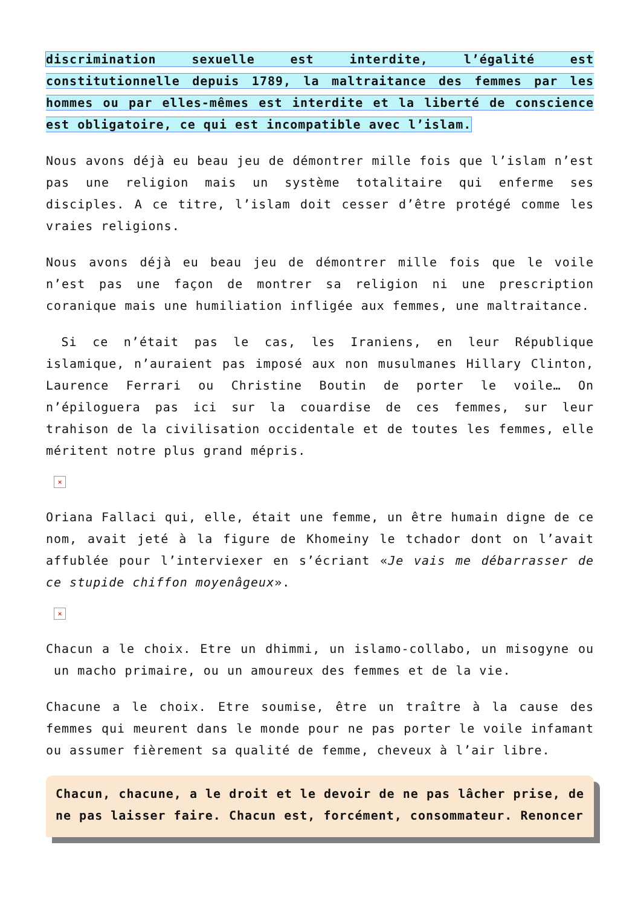discrimination sexuelle est interdite, l’égalité est constitutionnelle depuis 1789, la maltraitance des femmes par les hommes ou par elles-mêmes est interdite et la liberté de conscience est obligatoire, ce qui est incompatible avec l’islam.
Nous avons déjà eu beau jeu de démontrer mille fois que l’islam n’est pas une religion mais un système totalitaire qui enferme ses disciples. A ce titre, l’islam doit cesser d’être protégé comme les vraies religions.
Nous avons déjà eu beau jeu de démontrer mille fois que le voile n’est pas une façon de montrer sa religion ni une prescription coranique mais une humiliation infligée aux femmes, une maltraitance.
Si ce n’était pas le cas, les Iraniens, en leur République islamique, n’auraient pas imposé aux non musulmanes Hillary Clinton, Laurence Ferrari ou Christine Boutin de porter le voile… On n’épiloguera pas ici sur la couardise de ces femmes, sur leur trahison de la civilisation occidentale et de toutes les femmes, elle méritent notre plus grand mépris.
×
Oriana Fallaci qui, elle, était une femme, un être humain digne de ce nom, avait jeté à la figure de Khomeiny le tchador dont on l’avait affublée pour l’interviexer en s’écriant «Je vais me débarrasser de ce stupide chiffon moyenâgeux».
×
Chacun a le choix. Etre un dhimmi, un islamo-collabo, un misogyne ou un macho primaire, ou un amoureux des femmes et de la vie.
Chacune a le choix. Etre soumise, être un traître à la cause des femmes qui meurent dans le monde pour ne pas porter le voile infamant ou assumer fièrement sa qualité de femme, cheveux à l’air libre.
Chacun, chacune, a le droit et le devoir de ne pas lâcher prise, de ne pas laisser faire. Chacun est, forcément, consommateur. Renoncer